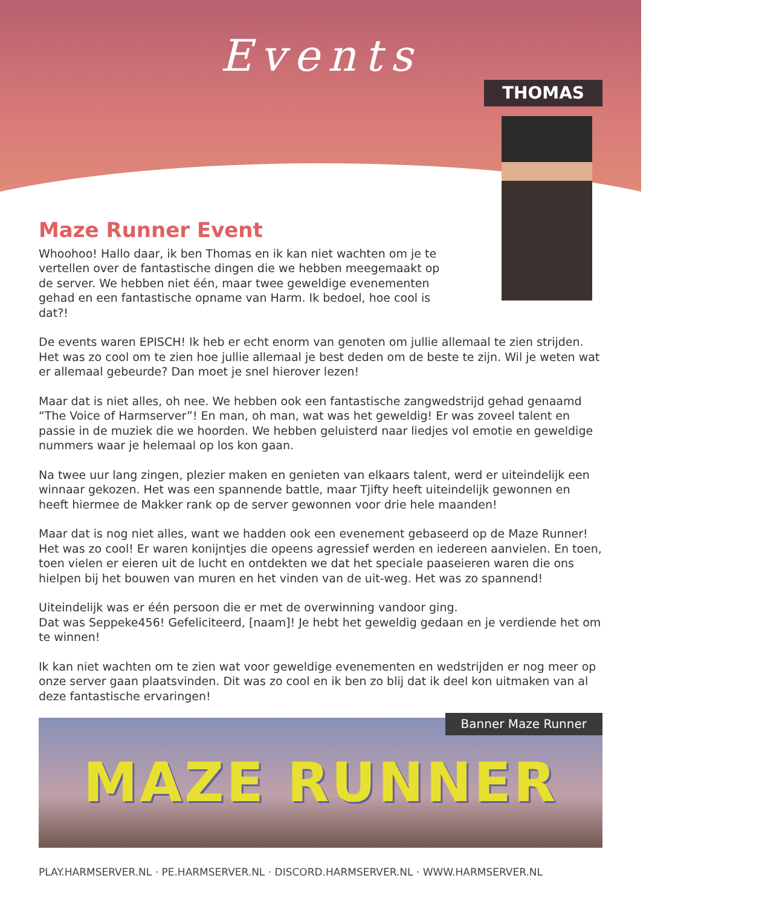Events
THOMAS
Maze Runner Event
Whoohoo! Hallo daar, ik ben Thomas en ik kan niet wachten om je te vertellen over de fantastische dingen die we hebben meegemaakt op de server. We hebben niet één, maar twee geweldige evenementen gehad en een fantastische opname van Harm. Ik bedoel, hoe cool is dat?!
De events waren EPISCH! Ik heb er echt enorm van genoten om jullie allemaal te zien strijden. Het was zo cool om te zien hoe jullie allemaal je best deden om de beste te zijn. Wil je weten wat er allemaal gebeurde? Dan moet je snel hierover lezen!
Maar dat is niet alles, oh nee. We hebben ook een fantastische zangwedstrijd gehad genaamd “The Voice of Harmserver”! En man, oh man, wat was het geweldig! Er was zoveel talent en passie in de muziek die we hoorden. We hebben geluisterd naar liedjes vol emotie en geweldige nummers waar je helemaal op los kon gaan.
Na twee uur lang zingen, plezier maken en genieten van elkaars talent, werd er uiteindelijk een winnaar gekozen. Het was een spannende battle, maar Tjifty heeft uiteindelijk gewonnen en heeft hiermee de Makker rank op de server gewonnen voor drie hele maanden!
Maar dat is nog niet alles, want we hadden ook een evenement gebaseerd op de Maze Runner! Het was zo cool! Er waren konijntjes die opeens agressief werden en iedereen aanvielen. En toen, toen vielen er eieren uit de lucht en ontdekten we dat het speciale paaseieren waren die ons hielpen bij het bouwen van muren en het vinden van de uit-weg. Het was zo spannend!
Uiteindelijk was er één persoon die er met de overwinning vandoor ging.
Dat was Seppeke456! Gefeliciteerd, [naam]! Je hebt het geweldig gedaan en je verdiende het om te winnen!
Ik kan niet wachten om te zien wat voor geweldige evenementen en wedstrijden er nog meer op onze server gaan plaatsvinden. Dit was zo cool en ik ben zo blij dat ik deel kon uitmaken van al deze fantastische ervaringen!
Banner Maze Runner
MAZE RUNNER
PLAY.HARMSERVER.NL · PE.HARMSERVER.NL · DISCORD.HARMSERVER.NL · WWW.HARMSERVER.NL